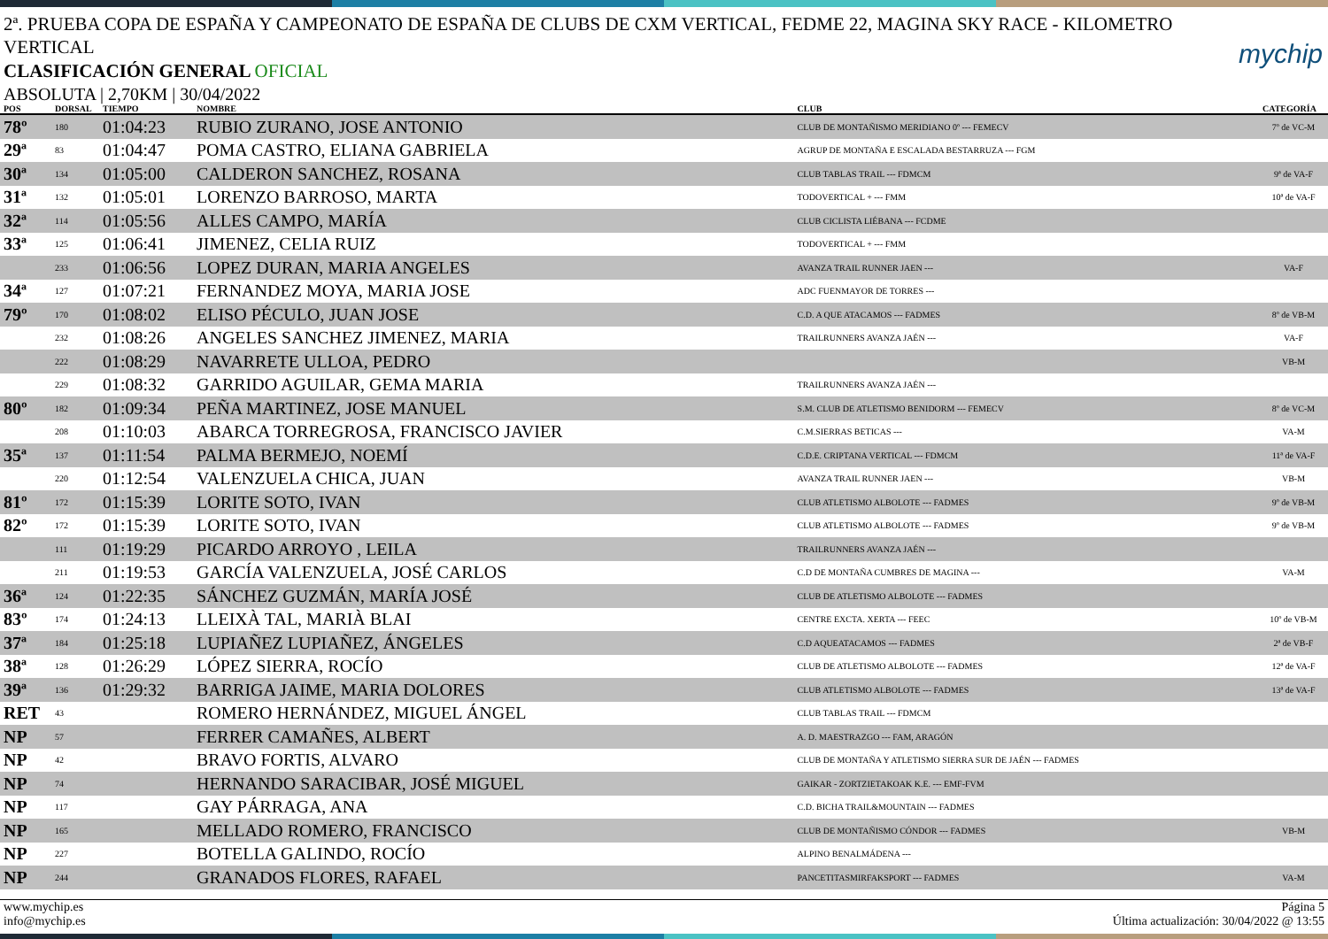2ª. PRUEBA COPA DE ESPAÑA Y CAMPEONATO DE ESPAÑA DE CLUBS DE CXM VERTICAL, FEDME 22, MAGINA SKY RACE - KILOMETRO VERTICAL
mychip
CLASIFICACIÓN GENERAL OFICIAL
ABSOLUTA | 2,70KM | 30/04/2022
| POS | DORSAL | TIEMPO | NOMBRE | CLUB | CATEGORÍA |
| --- | --- | --- | --- | --- | --- |
| 78º | 180 | 01:04:23 | RUBIO ZURANO, JOSE ANTONIO | CLUB DE MONTAÑISMO MERIDIANO 0º --- FEMECV | 7º de VC-M |
| 29ª | 83 | 01:04:47 | POMA CASTRO, ELIANA GABRIELA | AGRUP DE MONTAÑA E ESCALADA BESTARRUZA --- FGM | |
| 30ª | 134 | 01:05:00 | CALDERON SANCHEZ, ROSANA | CLUB TABLAS TRAIL --- FDMCM | 9ª de VA-F |
| 31ª | 132 | 01:05:01 | LORENZO BARROSO, MARTA | TODOVERTICAL + --- FMM | 10ª de VA-F |
| 32ª | 114 | 01:05:56 | ALLES CAMPO, MARÍA | CLUB CICLISTA LIÉBANA --- FCDME | |
| 33ª | 125 | 01:06:41 | JIMENEZ, CELIA RUIZ | TODOVERTICAL + --- FMM | |
| | 233 | 01:06:56 | LOPEZ DURAN, MARIA ANGELES | AVANZA TRAIL RUNNER JAEN --- | VA-F |
| 34ª | 127 | 01:07:21 | FERNANDEZ MOYA, MARIA JOSE | ADC FUENMAYOR DE TORRES --- | |
| 79º | 170 | 01:08:02 | ELISO PÉCULO, JUAN JOSE | C.D. A QUE ATACAMOS --- FADMES | 8º de VB-M |
| | 232 | 01:08:26 | ANGELES SANCHEZ JIMENEZ, MARIA | TRAILRUNNERS AVANZA JAÉN --- | VA-F |
| | 222 | 01:08:29 | NAVARRETE ULLOA, PEDRO | | VB-M |
| | 229 | 01:08:32 | GARRIDO AGUILAR, GEMA MARIA | TRAILRUNNERS AVANZA JAÉN --- | |
| 80º | 182 | 01:09:34 | PEÑA MARTINEZ, JOSE MANUEL | S.M. CLUB DE ATLETISMO BENIDORM --- FEMECV | 8º de VC-M |
| | 208 | 01:10:03 | ABARCA TORREGROSA, FRANCISCO JAVIER | C.M.SIERRAS BETICAS --- | VA-M |
| 35ª | 137 | 01:11:54 | PALMA BERMEJO, NOEMÍ | C.D.E. CRIPTANA VERTICAL --- FDMCM | 11ª de VA-F |
| | 220 | 01:12:54 | VALENZUELA CHICA, JUAN | AVANZA TRAIL RUNNER JAEN --- | VB-M |
| 81º | 172 | 01:15:39 | LORITE SOTO, IVAN | CLUB ATLETISMO ALBOLOTE --- FADMES | 9º de VB-M |
| 82º | 172 | 01:15:39 | LORITE SOTO, IVAN | CLUB ATLETISMO ALBOLOTE --- FADMES | 9º de VB-M |
| | 111 | 01:19:29 | PICARDO ARROYO , LEILA | TRAILRUNNERS AVANZA JAÉN --- | |
| | 211 | 01:19:53 | GARCÍA VALENZUELA, JOSÉ CARLOS | C.D DE MONTAÑA CUMBRES DE MAGINA --- | VA-M |
| 36ª | 124 | 01:22:35 | SÁNCHEZ GUZMÁN, MARÍA JOSÉ | CLUB DE ATLETISMO ALBOLOTE --- FADMES | |
| 83º | 174 | 01:24:13 | LLEIXÀ TAL, MARIÀ BLAI | CENTRE EXCTA. XERTA --- FEEC | 10º de VB-M |
| 37ª | 184 | 01:25:18 | LUPIAÑEZ LUPIAÑEZ, ÁNGELES | C.D AQUEATACAMOS --- FADMES | 2ª de VB-F |
| 38ª | 128 | 01:26:29 | LÓPEZ SIERRA, ROCÍO | CLUB DE ATLETISMO ALBOLOTE --- FADMES | 12ª de VA-F |
| 39ª | 136 | 01:29:32 | BARRIGA JAIME, MARIA DOLORES | CLUB ATLETISMO ALBOLOTE --- FADMES | 13ª de VA-F |
| RET | 43 | | ROMERO HERNÁNDEZ, MIGUEL ÁNGEL | CLUB TABLAS TRAIL --- FDMCM | |
| NP | 57 | | FERRER CAMAÑES, ALBERT | A. D. MAESTRAZGO --- FAM, ARAGÓN | |
| NP | 42 | | BRAVO FORTIS, ALVARO | CLUB DE MONTAÑA Y ATLETISMO SIERRA SUR DE JAÉN --- FADMES | |
| NP | 74 | | HERNANDO SARACIBAR, JOSÉ MIGUEL | GAIKAR - ZORTZIETAKOAK K.E. --- EMF-FVM | |
| NP | 117 | | GAY PÁRRAGA, ANA | C.D. BICHA TRAIL&MOUNTAIN --- FADMES | |
| NP | 165 | | MELLADO ROMERO, FRANCISCO | CLUB DE MONTAÑISMO CÓNDOR --- FADMES | VB-M |
| NP | 227 | | BOTELLA GALINDO, ROCÍO | ALPINO BENALMÁDENA --- | |
| NP | 244 | | GRANADOS FLORES, RAFAEL | PANCETITASMIRFAKSPORT --- FADMES | VA-M |
www.mychip.es
info@mychip.es
Página 5
Última actualización: 30/04/2022 @ 13:55